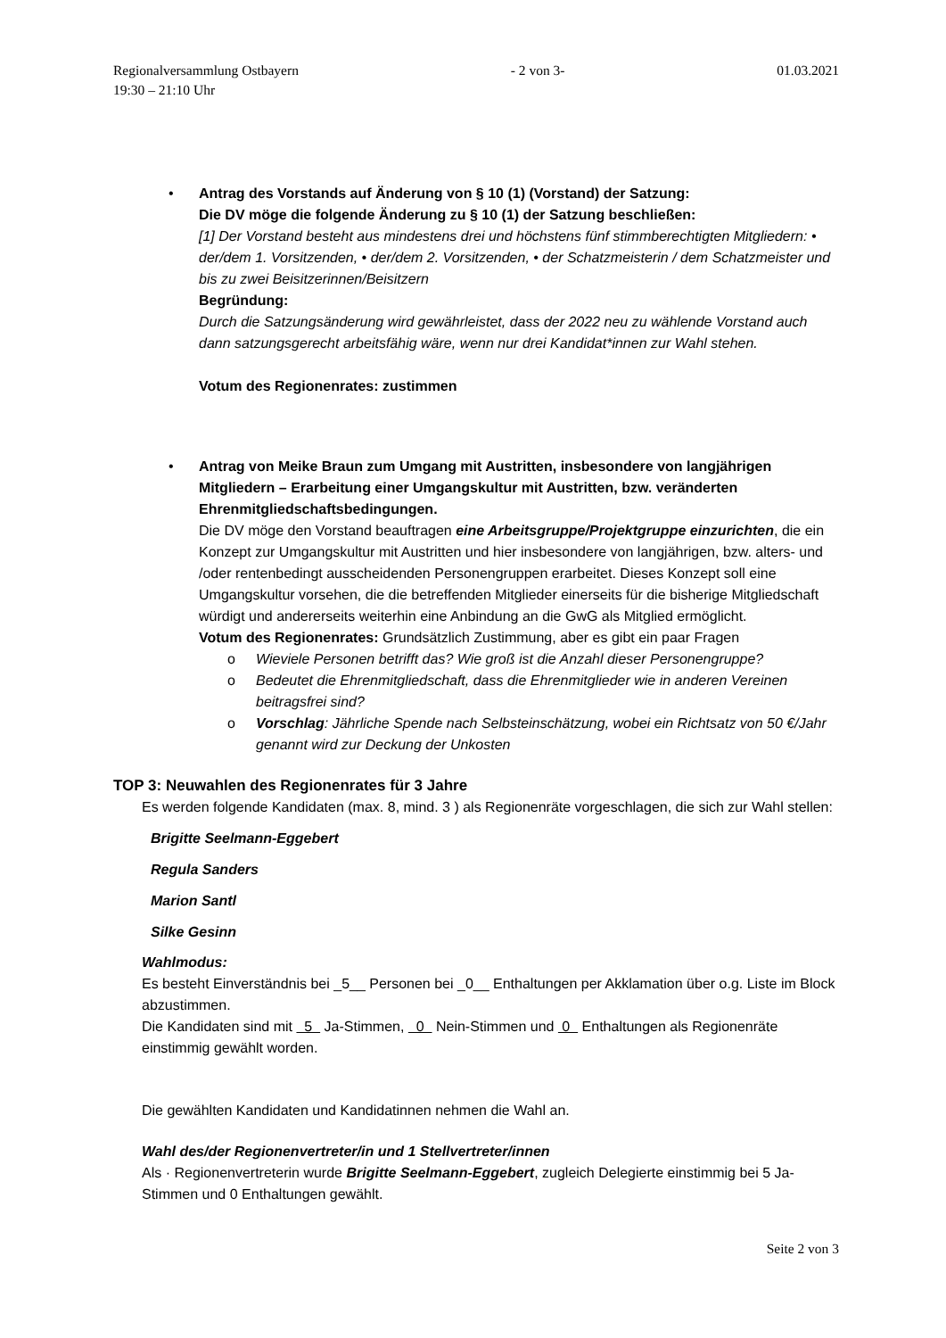Regionalversammlung Ostbayern - 2 von 3- 01.03.2021
19:30 – 21:10 Uhr
•
Antrag des Vorstands auf Änderung von § 10 (1) (Vorstand) der Satzung:
Die DV möge die folgende Änderung zu § 10 (1) der Satzung beschließen:
[1] Der Vorstand besteht aus mindestens drei und höchstens fünf stimmberechtigten Mitgliedern: • der/dem 1. Vorsitzenden, • der/dem 2. Vorsitzenden, • der Schatzmeisterin / dem Schatzmeister und bis zu zwei Beisitzerinnen/Beisitzern
Begründung:
Durch die Satzungsänderung wird gewährleistet, dass der 2022 neu zu wählende Vorstand auch dann satzungsgerecht arbeitsfähig wäre, wenn nur drei Kandidat*innen zur Wahl stehen.
Votum des Regionenrates: zustimmen
•
Antrag von Meike Braun zum Umgang mit Austritten, insbesondere von langjährigen Mitgliedern – Erarbeitung einer Umgangskultur mit Austritten, bzw. veränderten Ehrenmitgliedschaftsbedingungen.
Die DV möge den Vorstand beauftragen eine Arbeitsgruppe/Projektgruppe einzurichten, die ein Konzept zur Umgangskultur mit Austritten und hier insbesondere von langjährigen, bzw. alters- und /oder rentenbedingt ausscheidenden Personengruppen erarbeitet. Dieses Konzept soll eine Umgangskultur vorsehen, die die betreffenden Mitglieder einerseits für die bisherige Mitgliedschaft würdigt und andererseits weiterhin eine Anbindung an die GwG als Mitglied ermöglicht.
Votum des Regionenrates: Grundsätzlich Zustimmung, aber es gibt ein paar Fragen
o Wieviele Personen betrifft das? Wie groß ist die Anzahl dieser Personengruppe?
o Bedeutet die Ehrenmitgliedschaft, dass die Ehrenmitglieder wie in anderen Vereinen beitragsfrei sind?
o Vorschlag: Jährliche Spende nach Selbsteinschätzung, wobei ein Richtsatz von 50 €/Jahr genannt wird zur Deckung der Unkosten
TOP 3: Neuwahlen des Regionenrates für 3 Jahre
Es werden folgende Kandidaten (max. 8, mind. 3 ) als Regionenräte vorgeschlagen, die sich zur Wahl stellen:
Brigitte Seelmann-Eggebert
Regula Sanders
Marion Santl
Silke Gesinn
Wahlmodus:
Es besteht Einverständnis bei _5__ Personen bei _0__ Enthaltungen per Akklamation über o.g. Liste im Block abzustimmen.
Die Kandidaten sind mit 5 Ja-Stimmen, 0 Nein-Stimmen und 0 Enthaltungen als Regionenräte einstimmig gewählt worden.
Die gewählten Kandidaten und Kandidatinnen nehmen die Wahl an.
Wahl des/der Regionenvertreter/in und 1 Stellvertreter/innen
Als · Regionenvertreterin wurde Brigitte Seelmann-Eggebert, zugleich Delegierte einstimmig bei 5 Ja-Stimmen und 0 Enthaltungen gewählt.
Seite 2 von 3